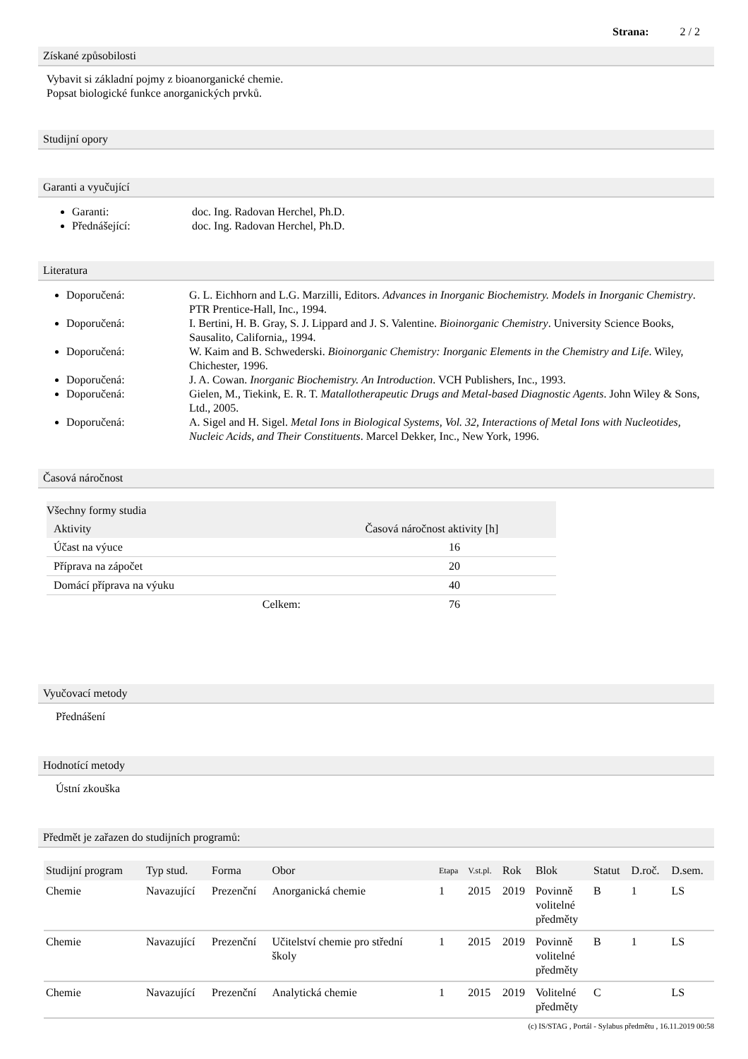Strana: 2 / 2
Získané způsobilosti
Vybavit si základní pojmy z bioanorganické chemie.
Popsat biologické funkce anorganických prvků.
Studijní opory
Garanti a vyučující
Garanti: doc. Ing. Radovan Herchel, Ph.D.
Přednášející: doc. Ing. Radovan Herchel, Ph.D.
Literatura
Doporučená: G. L. Eichhorn and L.G. Marzilli, Editors. Advances in Inorganic Biochemistry. Models in Inorganic Chemistry. PTR Prentice-Hall, Inc., 1994.
Doporučená: I. Bertini, H. B. Gray, S. J. Lippard and J. S. Valentine. Bioinorganic Chemistry. University Science Books, Sausalito, California,, 1994.
Doporučená: W. Kaim and B. Schwederski. Bioinorganic Chemistry: Inorganic Elements in the Chemistry and Life. Wiley, Chichester, 1996.
Doporučená: J. A. Cowan. Inorganic Biochemistry. An Introduction. VCH Publishers, Inc., 1993.
Doporučená: Gielen, M., Tiekink, E. R. T. Matallotherapeutic Drugs and Metal-based Diagnostic Agents. John Wiley & Sons, Ltd., 2005.
Doporučená: A. Sigel and H. Sigel. Metal Ions in Biological Systems, Vol. 32, Interactions of Metal Ions with Nucleotides, Nucleic Acids, and Their Constituents. Marcel Dekker, Inc., New York, 1996.
Časová náročnost
Všechny formy studia
| Aktivity | Časová náročnost aktivity [h] |
| --- | --- |
| Účast na výuce | 16 |
| Příprava na zápočet | 20 |
| Domácí příprava na výuku | 40 |
| Celkem: | 76 |
Vyučovací metody
Přednášení
Hodnotící metody
Ústní zkouška
Předmět je zařazen do studijních programů:
| Studijní program | Typ stud. | Forma | Obor | Etapa | V.st.pl. | Rok | Blok | Statut | D.roč. | D.sem. |
| --- | --- | --- | --- | --- | --- | --- | --- | --- | --- | --- |
| Chemie | Navazující | Prezenční | Anorganická chemie | 1 | 2015 | 2019 | Povinně volitelné předměty | B | 1 | LS |
| Chemie | Navazující | Prezenční | Učitelství chemie pro střední školy | 1 | 2015 | 2019 | Povinně volitelné předměty | B | 1 | LS |
| Chemie | Navazující | Prezenční | Analytická chemie | 1 | 2015 | 2019 | Volitelné předměty | C | | LS |
(c) IS/STAG , Portál - Sylabus předmětu , 16.11.2019 00:58